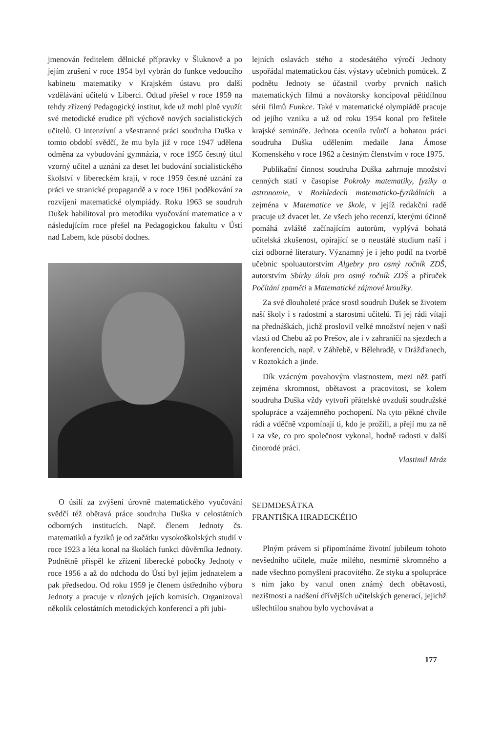jmenován ředitelem dělnické přípravky v Šluknově a po jejím zrušení v roce 1954 byl vybrán do funkce vedoucího kabinetu matematiky v Krajském ústavu pro další vzdělávání učitelů v Liberci. Odtud přešel v roce 1959 na tehdy zřízený Pedagogický institut, kde už mohl plně využít své metodické erudice při výchově nových socialistických učitelů. O intenzívní a všestranné práci soudruha Duška v tomto období svědčí, že mu byla již v roce 1947 udělena odměna za vybudování gymnázia, v roce 1955 čestný titul vzorný učitel a uznání za deset let budování socialistického školství v libereckém kraji, v roce 1959 čestné uznání za práci ve stranické propagandě a v roce 1961 poděkování za rozvíjení matematické olympiády. Roku 1963 se soudruh Dušek habilitoval pro metodiku vyučování matematice a v následujícím roce přešel na Pedagogickou fakultu v Ústí nad Labem, kde působí dodnes.
O úsilí za zvýšení úrovně matematického vyučování svědčí též obětavá práce soudruha Duška v celostátních odborných institucích. Např. členem Jednoty čs. matematiků a fyziků je od začátku vysokoškolských studií v roce 1923 a léta konal na školách funkci důvěrníka Jednoty. Podnětně přispěl ke zřízení liberecké pobočky Jednoty v roce 1956 a až do odchodu do Ústí byl jejím jednatelem a pak předsedou. Od roku 1959 je členem ústředního výboru Jednoty a pracuje v různých jejích komisích. Organizoval několik celostátních metodických konferencí a při jubi-
lejních oslavách stého a stodesátého výročí Jednoty uspořádal matematickou část výstavy učebních pomůcek. Z podnětu Jednoty se účastnil tvorby prvních našich matematických filmů a novátorsky koncipoval pětidílnou sérii filmů Funkce. Také v matematické olympiádě pracuje od jejího vzniku a už od roku 1954 konal pro řešitele krajské semináře. Jednota ocenila tvůrčí a bohatou práci soudruha Duška udělením medaile Jana Ámose Komenského v roce 1962 a čestným členstvím v roce 1975.
Publikační činnost soudruha Duška zahrnuje množství cenných statí v časopise Pokroky matematiky, fyziky a astronomie, v Rozhledech matematicko-fyzikálních a zejména v Matematice ve škole, v jejíž redakční radě pracuje už dvacet let. Ze všech jeho recenzí, kterými účinně pomáhá zvláště začínajícím autorům, vyplývá bohatá učitelská zkušenost, opírající se o neustálé studium naší i cizí odborné literatury. Významný je i jeho podíl na tvorbě učebnic spoluautorstvím Algebry pro osmý ročník ZDŠ, autorstvím Sbírky úloh pro osmý ročník ZDŠ a příruček Počítání zpaměti a Matematické zájmové kroužky.
Za své dlouholeté práce srostl soudruh Dušek se životem naší školy i s radostmi a starostmi učitelů. Ti jej rádi vítají na přednáškách, jichž proslovil velké množství nejen v naší vlasti od Chebu až po Prešov, ale i v zahraničí na sjezdech a konferencích, např. v Záhřebě, v Bělehradě, v Drážďanech, v Roztokách a jinde.
Dík vzácným povahovým vlastnostem, mezi něž patří zejména skromnost, obětavost a pracovitost, se kolem soudruha Duška vždy vytvoří přátelské ovzduší soudružské spolupráce a vzájemného pochopení. Na tyto pěkné chvíle rádi a vděčně vzpomínají ti, kdo je prožili, a přejí mu za ně i za vše, co pro společnost vykonal, hodně radosti v další činorodé práci.
Vlastimil Mráz
SEDMDESÁTKA
FRANTIŠKA HRADECKÉHO
Plným právem si připomínáme životní jubileum tohoto nevšedního učitele, muže milého, nesmírně skromného a nade všechno pomyšlení pracovitého. Ze styku a spolupráce s ním jako by vanul onen známý dech obětavosti, nezištnosti a nadšení dřívějších učitelských generací, jejichž ušlechtilou snahou bylo vychovávat a
177